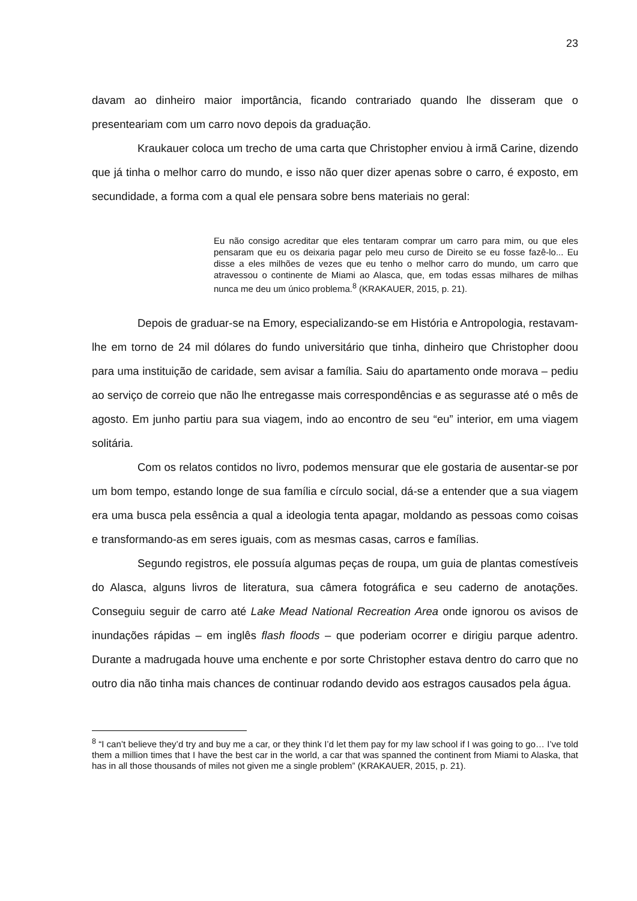23
davam ao dinheiro maior importância, ficando contrariado quando lhe disseram que o presenteariam com um carro novo depois da graduação.
Kraukauer coloca um trecho de uma carta que Christopher enviou à irmã Carine, dizendo que já tinha o melhor carro do mundo, e isso não quer dizer apenas sobre o carro, é exposto, em secundidade, a forma com a qual ele pensara sobre bens materiais no geral:
Eu não consigo acreditar que eles tentaram comprar um carro para mim, ou que eles pensaram que eu os deixaria pagar pelo meu curso de Direito se eu fosse fazê-lo... Eu disse a eles milhões de vezes que eu tenho o melhor carro do mundo, um carro que atravessou o continente de Miami ao Alasca, que, em todas essas milhares de milhas nunca me deu um único problema.<sup>8</sup> (KRAKAUER, 2015, p. 21).
Depois de graduar-se na Emory, especializando-se em História e Antropologia, restavam-lhe em torno de 24 mil dólares do fundo universitário que tinha, dinheiro que Christopher doou para uma instituição de caridade, sem avisar a família. Saiu do apartamento onde morava – pediu ao serviço de correio que não lhe entregasse mais correspondências e as segurasse até o mês de agosto. Em junho partiu para sua viagem, indo ao encontro de seu “eu” interior, em uma viagem solitária.
Com os relatos contidos no livro, podemos mensurar que ele gostaria de ausentar-se por um bom tempo, estando longe de sua família e círculo social, dá-se a entender que a sua viagem era uma busca pela essência a qual a ideologia tenta apagar, moldando as pessoas como coisas e transformando-as em seres iguais, com as mesmas casas, carros e famílias.
Segundo registros, ele possuía algumas peças de roupa, um guia de plantas comestíveis do Alasca, alguns livros de literatura, sua câmera fotográfica e seu caderno de anotações. Conseguiu seguir de carro até Lake Mead National Recreation Area onde ignorou os avisos de inundações rápidas – em inglês flash floods – que poderiam ocorrer e dirigiu parque adentro. Durante a madrugada houve uma enchente e por sorte Christopher estava dentro do carro que no outro dia não tinha mais chances de continuar rodando devido aos estragos causados pela água.
<sup>8</sup> “I can’t believe they’d try and buy me a car, or they think I’d let them pay for my law school if I was going to go… I’ve told them a million times that I have the best car in the world, a car that was spanned the continent from Miami to Alaska, that has in all those thousands of miles not given me a single problem” (KRAKAUER, 2015, p. 21).